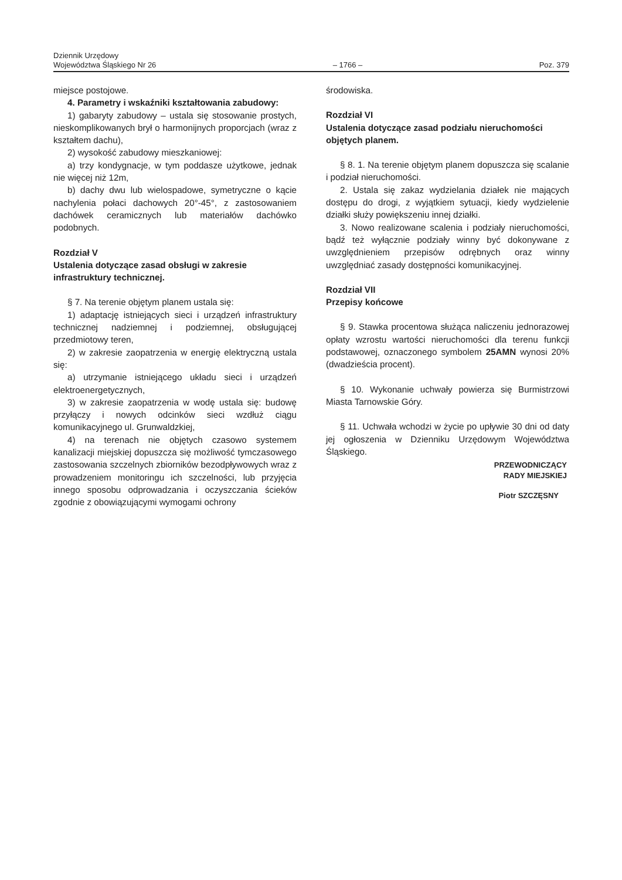Dziennik Urzędowy
Województwa Śląskiego Nr 26
– 1766 –
Poz. 379
miejsce postojowe.
4. Parametry i wskaźniki kształtowania zabudowy:
1) gabaryty zabudowy – ustala się stosowanie prostych, nieskomplikowanych brył o harmonijnych proporcjach (wraz z kształtem dachu),
2) wysokość zabudowy mieszkaniowej:
a) trzy kondygnacje, w tym poddasze użytkowe, jednak nie więcej niż 12m,
b) dachy dwu lub wielospadowe, symetryczne o kącie nachylenia połaci dachowych 20°-45°, z zastosowaniem dachówek ceramicznych lub materiałów dachówko podobnych.
Rozdział V
Ustalenia dotyczące zasad obsługi w zakresie infrastruktury technicznej.
§ 7. Na terenie objętym planem ustala się:
1) adaptację istniejących sieci i urządzeń infrastruktury technicznej nadziemnej i podziemnej, obsługującej przedmiotowy teren,
2) w zakresie zaopatrzenia w energię elektryczną ustala się:
a) utrzymanie istniejącego układu sieci i urządzeń elektroenergetycznych,
3) w zakresie zaopatrzenia w wodę ustala się: budowę przyłączy i nowych odcinków sieci wzdłuż ciągu komunikacyjnego ul. Grunwaldzkiej,
4) na terenach nie objętych czasowo systemem kanalizacji miejskiej dopuszcza się możliwość tymczasowego zastosowania szczelnych zbiorników bezodpływowych wraz z prowadzeniem monitoringu ich szczelności, lub przyjęcia innego sposobu odprowadzania i oczyszczania ścieków zgodnie z obowiązującymi wymogami ochrony
środowiska.
Rozdział VI
Ustalenia dotyczące zasad podziału nieruchomości objętych planem.
§ 8. 1. Na terenie objętym planem dopuszcza się scalanie i podział nieruchomości.
2. Ustala się zakaz wydzielania działek nie mających dostępu do drogi, z wyjątkiem sytuacji, kiedy wydzielenie działki służy powiększeniu innej działki.
3. Nowo realizowane scalenia i podziały nieruchomości, bądź też wyłącznie podziały winny być dokonywane z uwzględnieniem przepisów odrębnych oraz winny uwzględniać zasady dostępności komunikacyjnej.
Rozdział VII
Przepisy końcowe
§ 9. Stawka procentowa służąca naliczeniu jednorazowej opłaty wzrostu wartości nieruchomości dla terenu funkcji podstawowej, oznaczonego symbolem 25AMN wynosi 20% (dwadzieścia procent).
§ 10. Wykonanie uchwały powierza się Burmistrzowi Miasta Tarnowskie Góry.
§ 11. Uchwała wchodzi w życie po upływie 30 dni od daty jej ogłoszenia w Dzienniku Urzędowym Województwa Śląskiego.
PRZEWODNICZĄCY
RADY MIEJSKIEJ
Piotr SZCZĘSNY